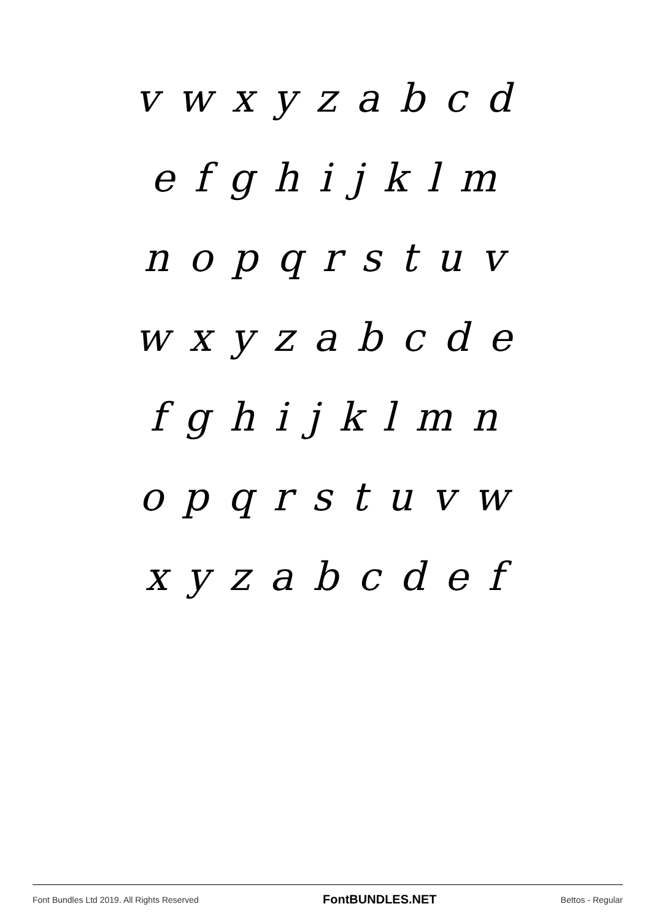v w x y z a b c d
e f g h i j k l m
n o p q r s t u v
w x y z a b c d e
f g h i j k l m n
o p q r s t u v w
x y z a b c d e f
Font Bundles Ltd 2019. All Rights Reserved FontBUNDLES.NET Bettos - Regular